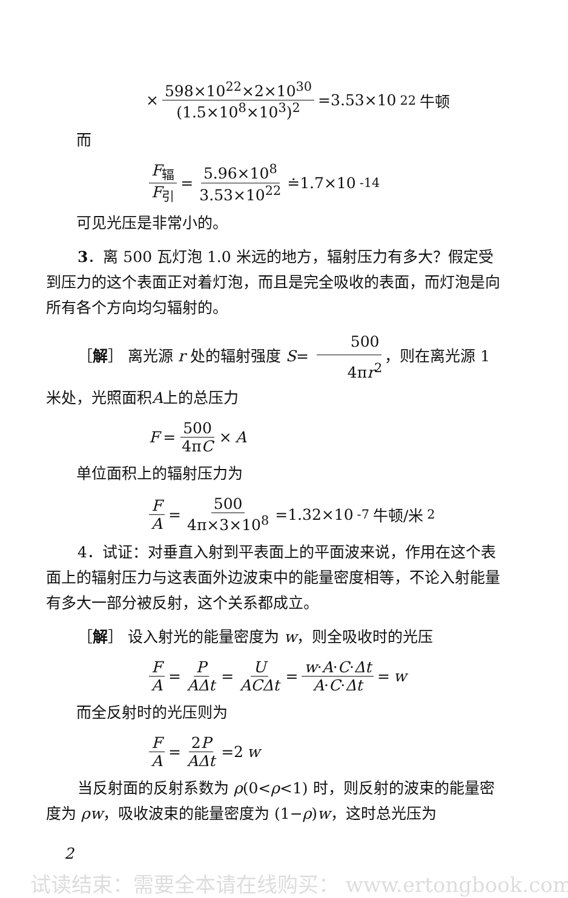× 598×10<sup>22</sup>×2×10<sup>30</sup> (1.5×10<sup>8</sup>×10<sup>3</sup>)<sup>2</sup> =3.53×10<sup>22</sup>牛顿
而
F<sub>辐</sub> F<sub>引</sub> = 5.96×10<sup>8</sup> 3.53×10<sup>22</sup> ≐1.7×10<sup>-14</sup>
可见光压是非常小的。
3．离 500 瓦灯泡 1.0 米远的地方，辐射压力有多大？假定受到压力的这个表面正对着灯泡，而且是完全吸收的表面，而灯泡是向所有各个方向均匀辐射的。
［解］ 离光源 r 处的辐射强度 S= 500 4πr<sup>2</sup>，则在离光源 1 米处，光照面积A上的总压力
F = 500 4πC × A
单位面积上的辐射压力为
F A = 500 4π×3×10<sup>8</sup> =1.32×10<sup>-7</sup>牛顿/米<sup>2</sup>
4．试证：对垂直入射到平表面上的平面波来说，作用在这个表面上的辐射压力与这表面外边波束中的能量密度相等，不论入射能量有多大一部分被反射，这个关系都成立。
［解］ 设入射光的能量密度为 w，则全吸收时的光压
F A = P AΔt = U ACΔt = w·A·C·Δt A·C·Δt = w
而全反射时的光压则为
F A = 2P AΔt =2 w
当反射面的反射系数为 ρ(0<ρ<1) 时，则反射的波束的能量密度为 ρw，吸收波束的能量密度为 (1−ρ)w，这时总光压为
2
试读结束：需要全本请在线购买： www.ertongbook.com